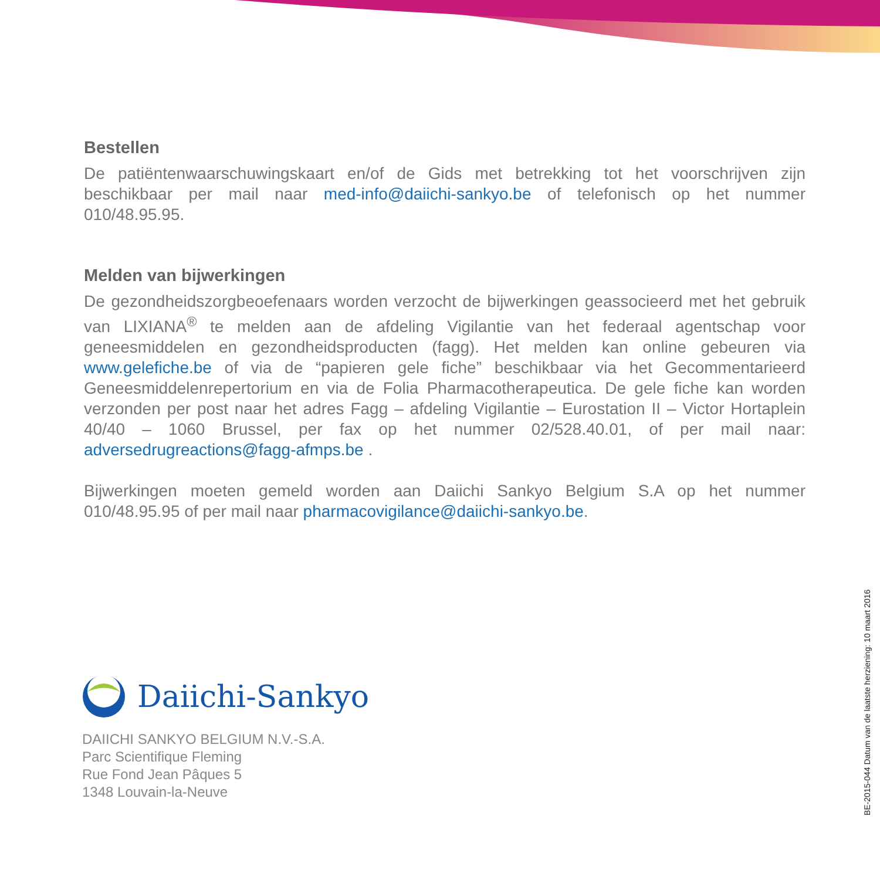Bestellen
De patiëntenwaarschuwingskaart en/of de Gids met betrekking tot het voorschrijven zijn beschikbaar per mail naar med-info@daiichi-sankyo.be of telefonisch op het nummer 010/48.95.95.
Melden van bijwerkingen
De gezondheidszorgbeoefenaars worden verzocht de bijwerkingen geassocieerd met het gebruik van LIXIANA<sup>®</sup> te melden aan de afdeling Vigilantie van het federaal agentschap voor geneesmiddelen en gezondheidsproducten (fagg). Het melden kan online gebeuren via www.gelefiche.be of via de “papieren gele fiche” beschikbaar via het Gecommentarieerd Geneesmiddelenrepertorium en via de Folia Pharmacotherapeutica. De gele fiche kan worden verzonden per post naar het adres Fagg – afdeling Vigilantie – Eurostation II – Victor Hortaplein 40/40 – 1060 Brussel, per fax op het nummer 02/528.40.01, of per mail naar: adversedrugreactions@fagg-afmps.be .
Bijwerkingen moeten gemeld worden aan Daiichi Sankyo Belgium S.A op het nummer 010/48.95.95 of per mail naar pharmacovigilance@daiichi-sankyo.be.
Daiichi-Sankyo
DAIICHI SANKYO BELGIUM N.V.-S.A.
Parc Scientifique Fleming
Rue Fond Jean Pâques 5
1348 Louvain-la-Neuve
BE-2015-044 Datum van de laatste herziening: 10 maart 2016